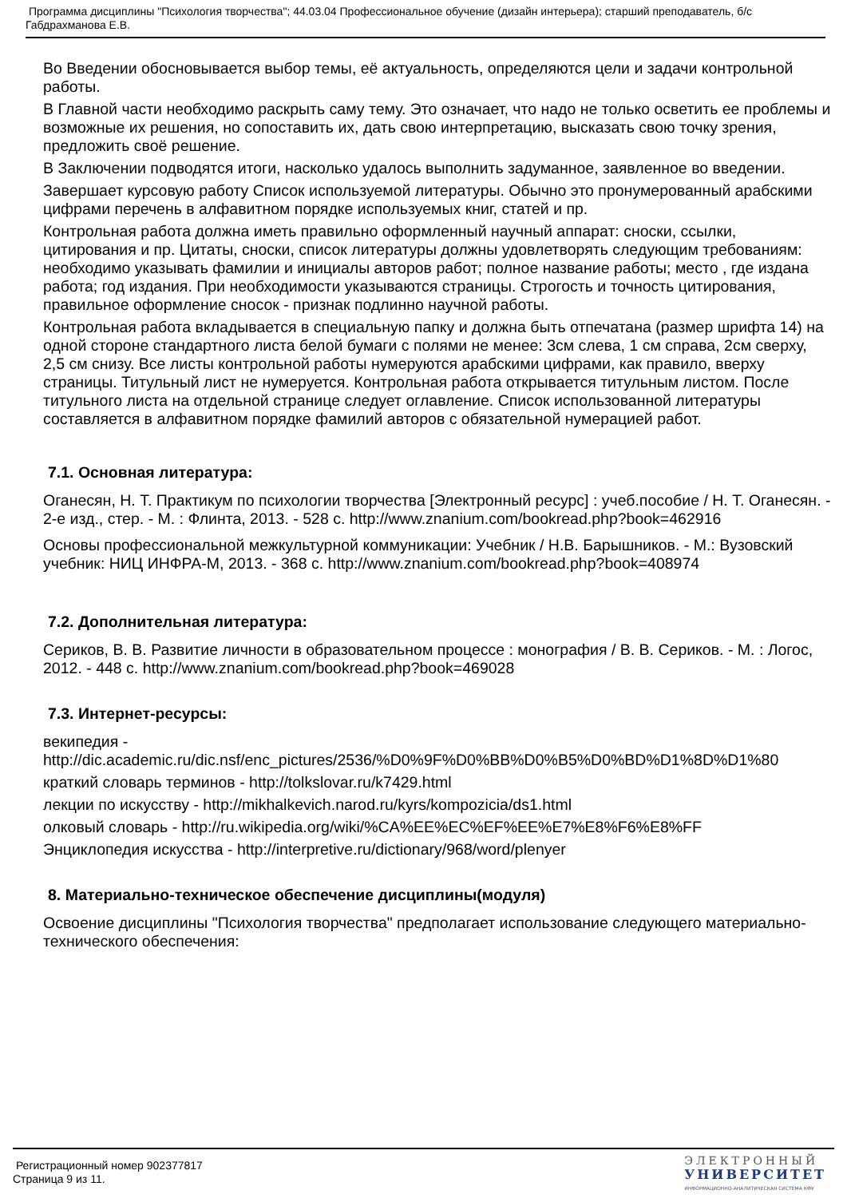Программа дисциплины "Психология творчества"; 44.03.04 Профессиональное обучение (дизайн интерьера); старший преподаватель, б/с Габдрахманова Е.В.
Во Введении обосновывается выбор темы, её актуальность, определяются цели и задачи контрольной работы.
В Главной части необходимо раскрыть саму тему. Это означает, что надо не только осветить ее проблемы и возможные их решения, но сопоставить их, дать свою интерпретацию, высказать свою точку зрения, предложить своё решение.
В Заключении подводятся итоги, насколько удалось выполнить задуманное, заявленное во введении.
Завершает курсовую работу Список используемой литературы. Обычно это пронумерованный арабскими цифрами перечень в алфавитном порядке используемых книг, статей и пр.
Контрольная работа должна иметь правильно оформленный научный аппарат: сноски, ссылки, цитирования и пр. Цитаты, сноски, список литературы должны удовлетворять следующим требованиям: необходимо указывать фамилии и инициалы авторов работ; полное название работы; место , где издана работа; год издания. При необходимости указываются страницы. Строгость и точность цитирования, правильное оформление сносок - признак подлинно научной работы.
Контрольная работа вкладывается в специальную папку и должна быть отпечатана (размер шрифта 14) на одной стороне стандартного листа белой бумаги с полями не менее: 3см слева, 1 см справа, 2см сверху, 2,5 см снизу. Все листы контрольной работы нумеруются арабскими цифрами, как правило, вверху страницы. Титульный лист не нумеруется. Контрольная работа открывается титульным листом. После титульного листа на отдельной странице следует оглавление. Список использованной литературы составляется в алфавитном порядке фамилий авторов с обязательной нумерацией работ.
7.1. Основная литература:
Оганесян, Н. Т. Практикум по психологии творчества [Электронный ресурс] : учеб.пособие / Н. Т. Оганесян. - 2-е изд., стер. - М. : Флинта, 2013. - 528 с. http://www.znanium.com/bookread.php?book=462916
Основы профессиональной межкультурной коммуникации: Учебник / Н.В. Барышников. - М.: Вузовский учебник: НИЦ ИНФРА-М, 2013. - 368 с. http://www.znanium.com/bookread.php?book=408974
7.2. Дополнительная литература:
Сериков, В. В. Развитие личности в образовательном процессе : монография / В. В. Сериков. - М. : Логос, 2012. - 448 с. http://www.znanium.com/bookread.php?book=469028
7.3. Интернет-ресурсы:
векипедия - http://dic.academic.ru/dic.nsf/enc_pictures/2536/%D0%9F%D0%BB%D0%B5%D0%BD%D1%8D%D1%80
краткий словарь терминов - http://tolkslovar.ru/k7429.html
лекции по искусству - http://mikhalkevich.narod.ru/kyrs/kompozicia/ds1.html
олковый словарь - http://ru.wikipedia.org/wiki/%CA%EE%EC%EF%EE%E7%E8%F6%E8%FF
Энциклопедия искусства - http://interpretive.ru/dictionary/968/word/plenyer
8. Материально-техническое обеспечение дисциплины(модуля)
Освоение дисциплины "Психология творчества" предполагает использование следующего материально-технического обеспечения:
Регистрационный номер 902377817
Страница 9 из 11.
ЭЛЕКТРОННЫЙ
УНИВЕРСИТЕТ
ИНФОРМАЦИОННО-АНАЛИТИЧЕСКАЯ СИСТЕМА КФУ